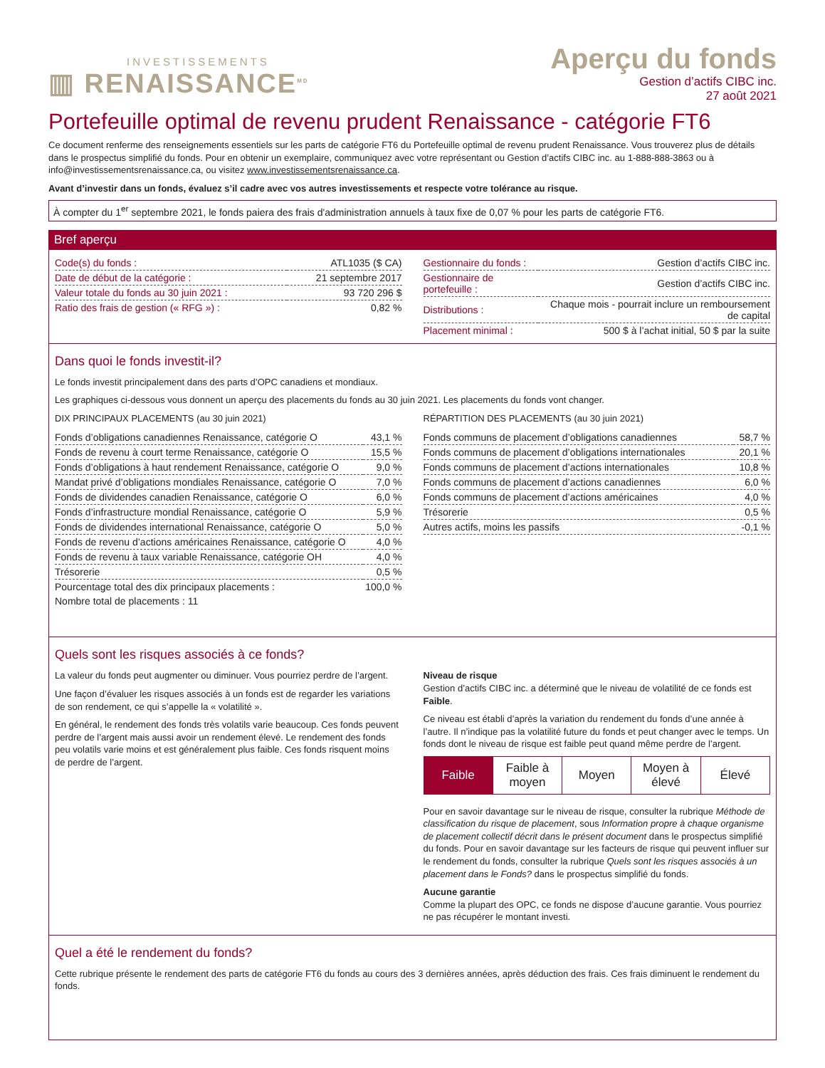INVESTISSEMENTS
▥ RENAISSANCE<sup>MD</sup>
Aperçu du fonds
Gestion d’actifs CIBC inc.
27 août 2021
Portefeuille optimal de revenu prudent Renaissance - catégorie FT6
Ce document renferme des renseignements essentiels sur les parts de catégorie FT6 du Portefeuille optimal de revenu prudent Renaissance. Vous trouverez plus de détails dans le prospectus simplifié du fonds. Pour en obtenir un exemplaire, communiquez avec votre représentant ou Gestion d’actifs CIBC inc. au 1-888-888-3863 ou à info@investissementsrenaissance.ca, ou visitez www.investissementsrenaissance.ca.
Avant d’investir dans un fonds, évaluez s’il cadre avec vos autres investissements et respecte votre tolérance au risque.
À compter du 1<sup>er</sup> septembre 2021, le fonds paiera des frais d'administration annuels à taux fixe de 0,07 % pour les parts de catégorie FT6.
Bref aperçu
| Code(s) du fonds : | ATL1035 ($ CA) |
| Date de début de la catégorie : | 21 septembre 2017 |
| Valeur totale du fonds au 30 juin 2021 : | 93 720 296 $ |
| Ratio des frais de gestion (« RFG ») : | 0,82 % |
| Gestionnaire du fonds : | Gestion d’actifs CIBC inc. |
| Gestionnaire de portefeuille : | Gestion d’actifs CIBC inc. |
| Distributions : | Chaque mois - pourrait inclure un remboursement de capital |
| Placement minimal : | 500 $ à l’achat initial, 50 $ par la suite |
Dans quoi le fonds investit-il?
Le fonds investit principalement dans des parts d’OPC canadiens et mondiaux.
Les graphiques ci-dessous vous donnent un aperçu des placements du fonds au 30 juin 2021. Les placements du fonds vont changer.
DIX PRINCIPAUX PLACEMENTS (au 30 juin 2021)
| Fonds d’obligations canadiennes Renaissance, catégorie O | 43,1 % |
| Fonds de revenu à court terme Renaissance, catégorie O | 15,5 % |
| Fonds d’obligations à haut rendement Renaissance, catégorie O | 9,0 % |
| Mandat privé d’obligations mondiales Renaissance, catégorie O | 7,0 % |
| Fonds de dividendes canadien Renaissance, catégorie O | 6,0 % |
| Fonds d’infrastructure mondial Renaissance, catégorie O | 5,9 % |
| Fonds de dividendes international Renaissance, catégorie O | 5,0 % |
| Fonds de revenu d’actions américaines Renaissance, catégorie O | 4,0 % |
| Fonds de revenu à taux variable Renaissance, catégorie OH | 4,0 % |
| Trésorerie | 0,5 % |
| Pourcentage total des dix principaux placements : | 100,0 % |
| Nombre total de placements : 11 | |
RÉPARTITION DES PLACEMENTS (au 30 juin 2021)
| Fonds communs de placement d’obligations canadiennes | 58,7 % |
| Fonds communs de placement d’obligations internationales | 20,1 % |
| Fonds communs de placement d’actions internationales | 10,8 % |
| Fonds communs de placement d’actions canadiennes | 6,0 % |
| Fonds communs de placement d’actions américaines | 4,0 % |
| Trésorerie | 0,5 % |
| Autres actifs, moins les passifs | -0,1 % |
Quels sont les risques associés à ce fonds?
La valeur du fonds peut augmenter ou diminuer. Vous pourriez perdre de l’argent.
Une façon d’évaluer les risques associés à un fonds est de regarder les variations de son rendement, ce qui s’appelle la « volatilité ».
En général, le rendement des fonds très volatils varie beaucoup. Ces fonds peuvent perdre de l’argent mais aussi avoir un rendement élevé. Le rendement des fonds peu volatils varie moins et est généralement plus faible. Ces fonds risquent moins de perdre de l’argent.
Niveau de risque
Gestion d’actifs CIBC inc. a déterminé que le niveau de volatilité de ce fonds est Faible.
Ce niveau est établi d’après la variation du rendement du fonds d’une année à l’autre. Il n’indique pas la volatilité future du fonds et peut changer avec le temps. Un fonds dont le niveau de risque est faible peut quand même perdre de l’argent.
| Faible | Faible à moyen | Moyen | Moyen à élevé | Élevé |
Pour en savoir davantage sur le niveau de risque, consulter la rubrique Méthode de classification du risque de placement, sous Information propre à chaque organisme de placement collectif décrit dans le présent document dans le prospectus simplifié du fonds. Pour en savoir davantage sur les facteurs de risque qui peuvent influer sur le rendement du fonds, consulter la rubrique Quels sont les risques associés à un placement dans le Fonds? dans le prospectus simplifié du fonds.
Aucune garantie
Comme la plupart des OPC, ce fonds ne dispose d’aucune garantie. Vous pourriez ne pas récupérer le montant investi.
Quel a été le rendement du fonds?
Cette rubrique présente le rendement des parts de catégorie FT6 du fonds au cours des 3 dernières années, après déduction des frais. Ces frais diminuent le rendement du fonds.